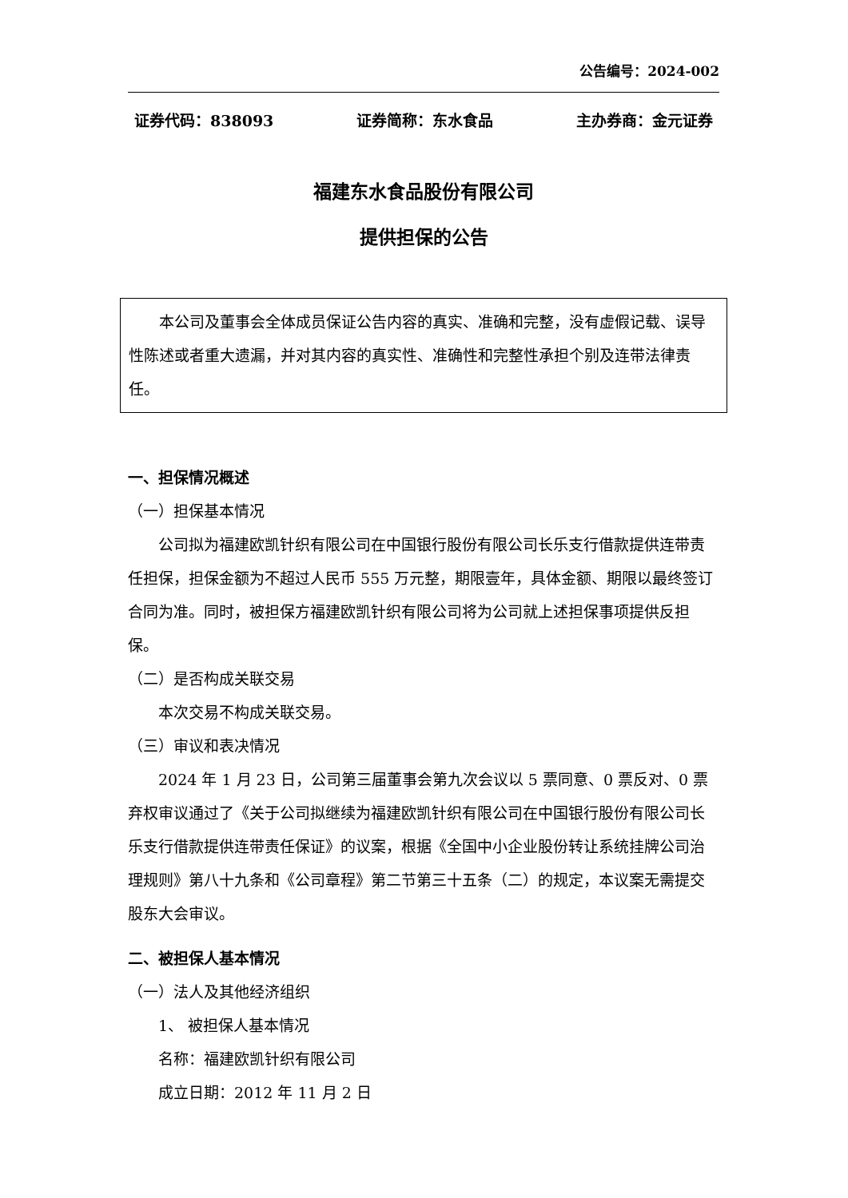公告编号：2024-002
证券代码：838093 证券简称：东水食品 主办券商：金元证券
福建东水食品股份有限公司
提供担保的公告
本公司及董事会全体成员保证公告内容的真实、准确和完整，没有虚假记载、误导性陈述或者重大遗漏，并对其内容的真实性、准确性和完整性承担个别及连带法律责任。
一、担保情况概述
（一）担保基本情况
公司拟为福建欧凯针织有限公司在中国银行股份有限公司长乐支行借款提供连带责任担保，担保金额为不超过人民币 555 万元整，期限壹年，具体金额、期限以最终签订合同为准。同时，被担保方福建欧凯针织有限公司将为公司就上述担保事项提供反担保。
（二）是否构成关联交易
本次交易不构成关联交易。
（三）审议和表决情况
2024 年 1 月 23 日，公司第三届董事会第九次会议以 5 票同意、0 票反对、0 票弃权审议通过了《关于公司拟继续为福建欧凯针织有限公司在中国银行股份有限公司长乐支行借款提供连带责任保证》的议案，根据《全国中小企业股份转让系统挂牌公司治理规则》第八十九条和《公司章程》第二节第三十五条（二）的规定，本议案无需提交股东大会审议。
二、被担保人基本情况
（一）法人及其他经济组织
1、 被担保人基本情况
名称：福建欧凯针织有限公司
成立日期：2012 年 11 月 2 日